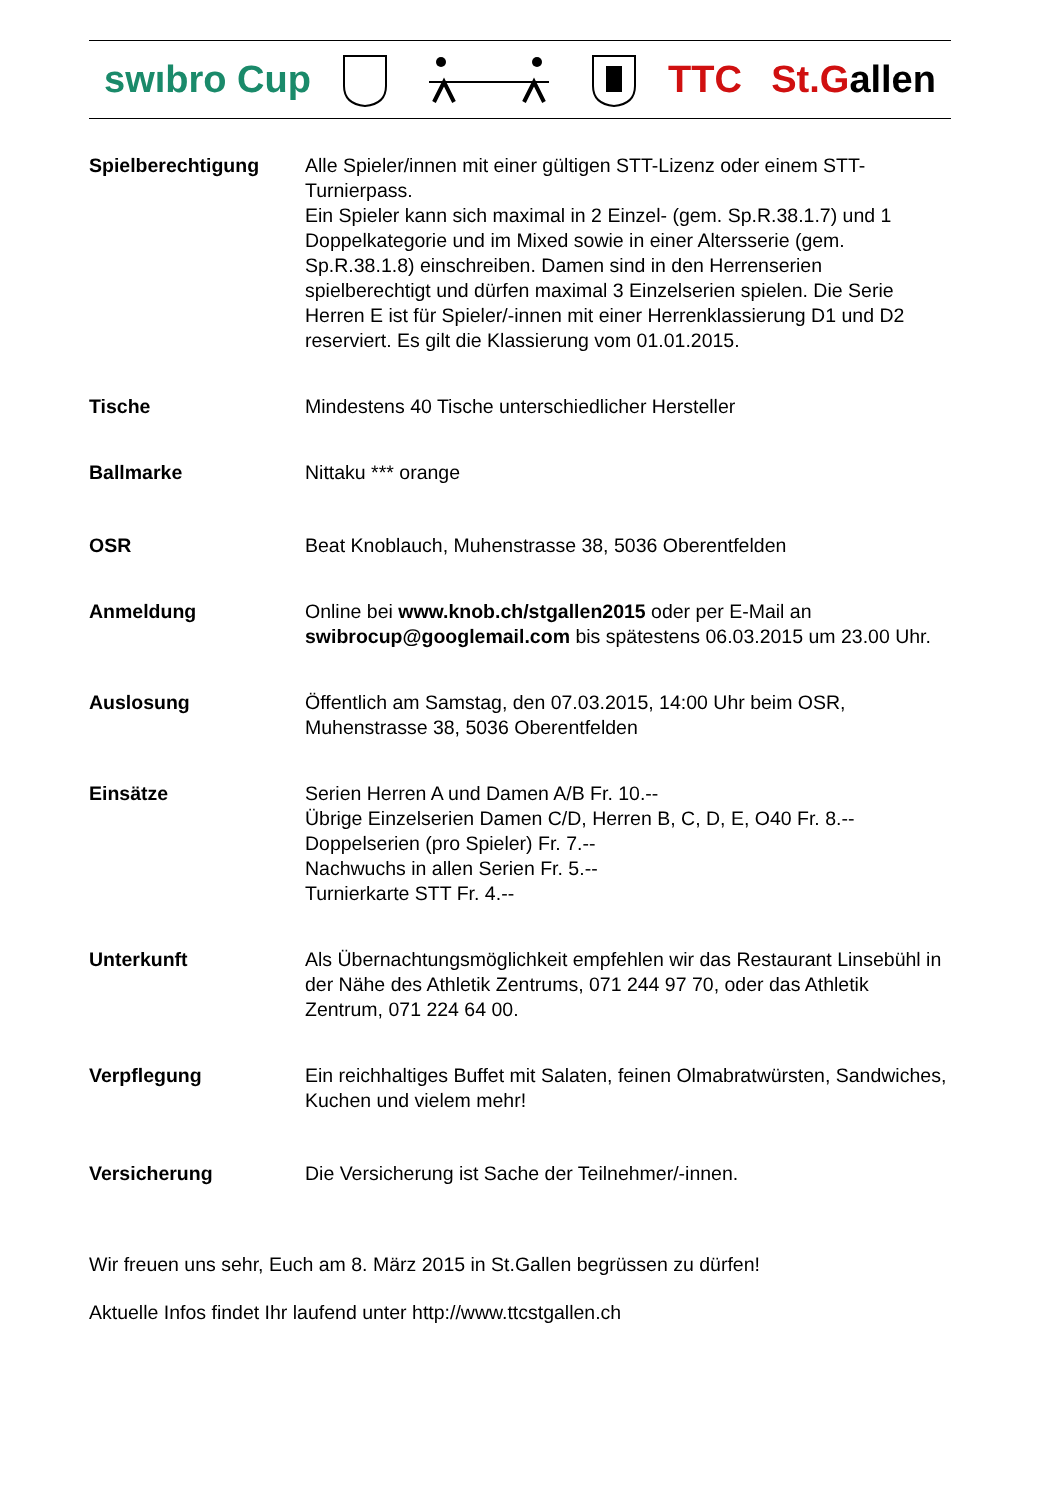swıbro Cup TTC St.Gallen
Spielberechtigung Alle Spieler/innen mit einer gültigen STT-Lizenz oder einem STT-Turnierpass.
Ein Spieler kann sich maximal in 2 Einzel- (gem. Sp.R.38.1.7) und 1 Doppelkategorie und im Mixed sowie in einer Altersserie (gem. Sp.R.38.1.8) einschreiben. Damen sind in den Herrenserien spielberechtigt und dürfen maximal 3 Einzelserien spielen. Die Serie Herren E ist für Spieler/-innen mit einer Herrenklassierung D1 und D2 reserviert. Es gilt die Klassierung vom 01.01.2015.
Tische Mindestens 40 Tische unterschiedlicher Hersteller
Ballmarke Nittaku *** orange
OSR Beat Knoblauch, Muhenstrasse 38, 5036 Oberentfelden
Anmeldung Online bei www.knob.ch/stgallen2015 oder per E-Mail an swibrocup@googlemail.com bis spätestens 06.03.2015 um 23.00 Uhr.
Auslosung Öffentlich am Samstag, den 07.03.2015, 14:00 Uhr beim OSR, Muhenstrasse 38, 5036 Oberentfelden
Einsätze Serien Herren A und Damen A/B Fr. 10.--
Übrige Einzelserien Damen C/D, Herren B, C, D, E, O40 Fr. 8.--
Doppelserien (pro Spieler) Fr. 7.--
Nachwuchs in allen Serien Fr. 5.--
Turnierkarte STT Fr. 4.--
Unterkunft Als Übernachtungsmöglichkeit empfehlen wir das Restaurant Linsebühl in der Nähe des Athletik Zentrums, 071 244 97 70, oder das Athletik Zentrum, 071 224 64 00.
Verpflegung Ein reichhaltiges Buffet mit Salaten, feinen Olmabratwürsten, Sandwiches, Kuchen und vielem mehr!
Versicherung Die Versicherung ist Sache der Teilnehmer/-innen.
Wir freuen uns sehr, Euch am 8. März 2015 in St.Gallen begrüssen zu dürfen!
Aktuelle Infos findet Ihr laufend unter http://www.ttcstgallen.ch